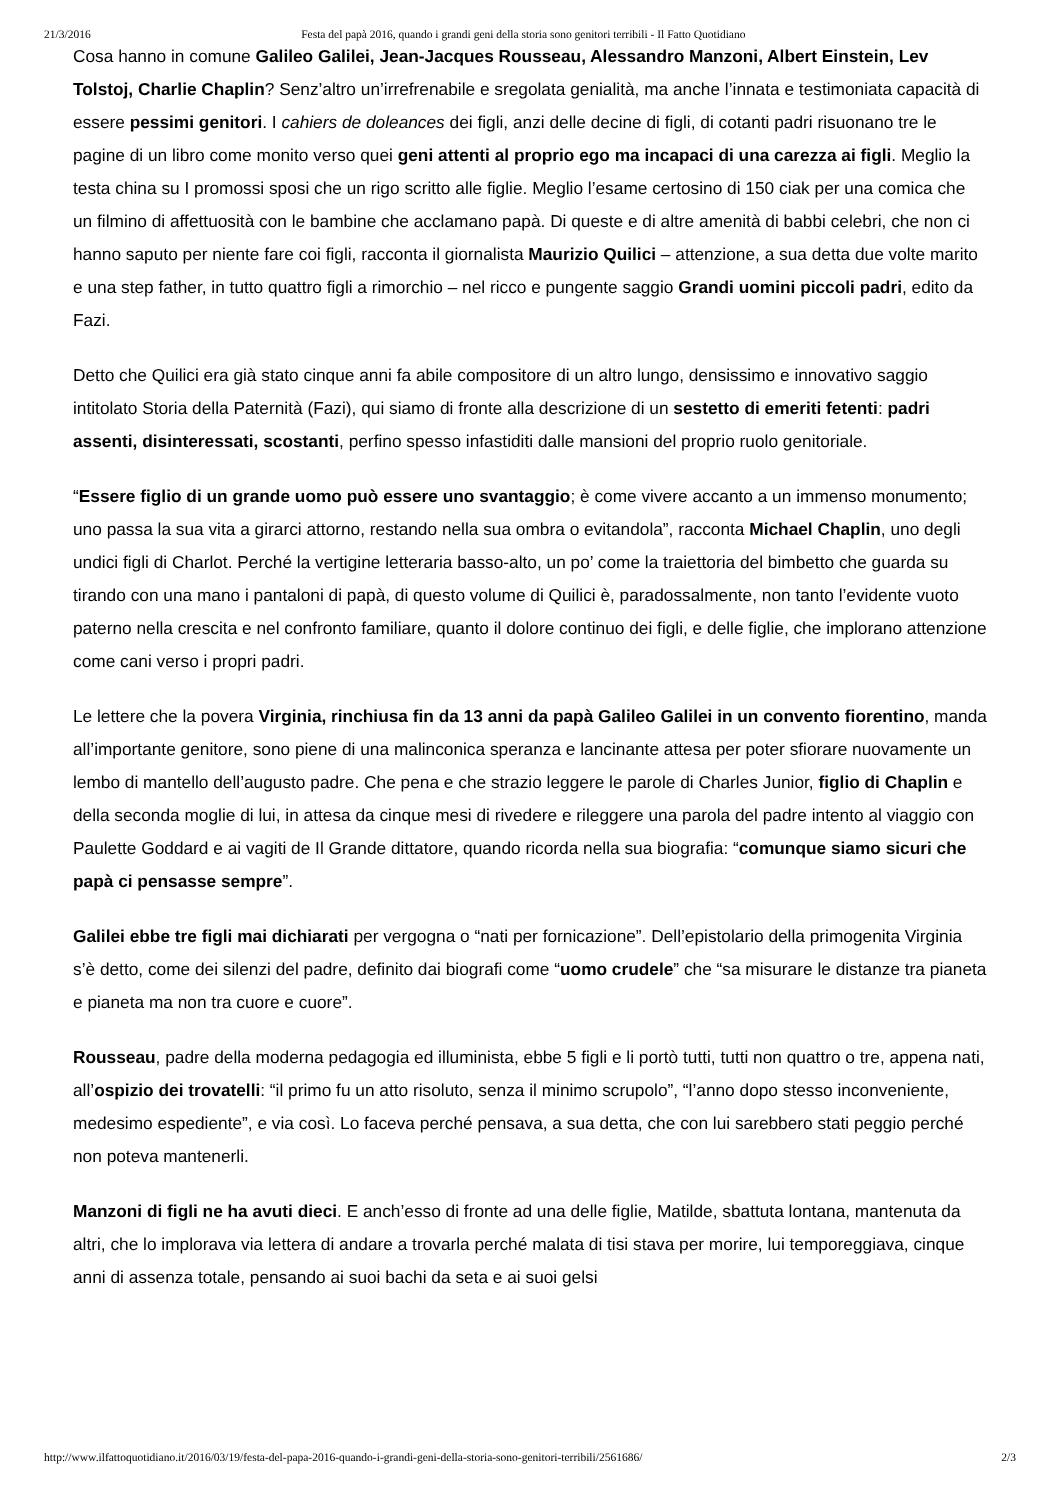21/3/2016 Festa del papà 2016, quando i grandi geni della storia sono genitori terribili - Il Fatto Quotidiano
Cosa hanno in comune Galileo Galilei, Jean-Jacques Rousseau, Alessandro Manzoni, Albert Einstein, Lev Tolstoj, Charlie Chaplin? Senz’altro un’irrefrenabile e sregolata genialità, ma anche l’innata e testimoniata capacità di essere pessimi genitori. I cahiers de doleances dei figli, anzi delle decine di figli, di cotanti padri risuonano tre le pagine di un libro come monito verso quei geni attenti al proprio ego ma incapaci di una carezza ai figli. Meglio la testa china su I promossi sposi che un rigo scritto alle figlie. Meglio l’esame certosino di 150 ciak per una comica che un filmino di affettuosità con le bambine che acclamano papà. Di queste e di altre amenità di babbi celebri, che non ci hanno saputo per niente fare coi figli, racconta il giornalista Maurizio Quilici – attenzione, a sua detta due volte marito e una step father, in tutto quattro figli a rimorchio – nel ricco e pungente saggio Grandi uomini piccoli padri, edito da Fazi.
Detto che Quilici era già stato cinque anni fa abile compositore di un altro lungo, densissimo e innovativo saggio intitolato Storia della Paternità (Fazi), qui siamo di fronte alla descrizione di un sestetto di emeriti fetenti: padri assenti, disinteressati, scostanti, perfino spesso infastiditi dalle mansioni del proprio ruolo genitoriale.
“Essere figlio di un grande uomo può essere uno svantaggio; è come vivere accanto a un immenso monumento; uno passa la sua vita a girarci attorno, restando nella sua ombra o evitandola”, racconta Michael Chaplin, uno degli undici figli di Charlot. Perché la vertigine letteraria basso-alto, un po’ come la traiettoria del bimbetto che guarda su tirando con una mano i pantaloni di papà, di questo volume di Quilici è, paradossalmente, non tanto l’evidente vuoto paterno nella crescita e nel confronto familiare, quanto il dolore continuo dei figli, e delle figlie, che implorano attenzione come cani verso i propri padri.
Le lettere che la povera Virginia, rinchiusa fin da 13 anni da papà Galileo Galilei in un convento fiorentino, manda all’importante genitore, sono piene di una malinconica speranza e lancinante attesa per poter sfiorare nuovamente un lembo di mantello dell’augusto padre. Che pena e che strazio leggere le parole di Charles Junior, figlio di Chaplin e della seconda moglie di lui, in attesa da cinque mesi di rivedere e rileggere una parola del padre intento al viaggio con Paulette Goddard e ai vagiti de Il Grande dittatore, quando ricorda nella sua biografia: “comunque siamo sicuri che papà ci pensasse sempre”.
Galilei ebbe tre figli mai dichiarati per vergogna o “nati per fornicazione”. Dell’epistolario della primogenita Virginia s’è detto, come dei silenzi del padre, definito dai biografi come “uomo crudele” che “sa misurare le distanze tra pianeta e pianeta ma non tra cuore e cuore”.
Rousseau, padre della moderna pedagogia ed illuminista, ebbe 5 figli e li portò tutti, tutti non quattro o tre, appena nati, all’ospizio dei trovatelli: “il primo fu un atto risoluto, senza il minimo scrupolo”, “l’anno dopo stesso inconveniente, medesimo espediente”, e via così. Lo faceva perché pensava, a sua detta, che con lui sarebbero stati peggio perché non poteva mantenerli.
Manzoni di figli ne ha avuti dieci. E anch’esso di fronte ad una delle figlie, Matilde, sbattuta lontana, mantenuta da altri, che lo implorava via lettera di andare a trovarla perché malata di tisi stava per morire, lui temporeggiava, cinque anni di assenza totale, pensando ai suoi bachi da seta e ai suoi gelsi
http://www.ilfattoquotidiano.it/2016/03/19/festa-del-papa-2016-quando-i-grandi-geni-della-storia-sono-genitori-terribili/2561686/ 2/3